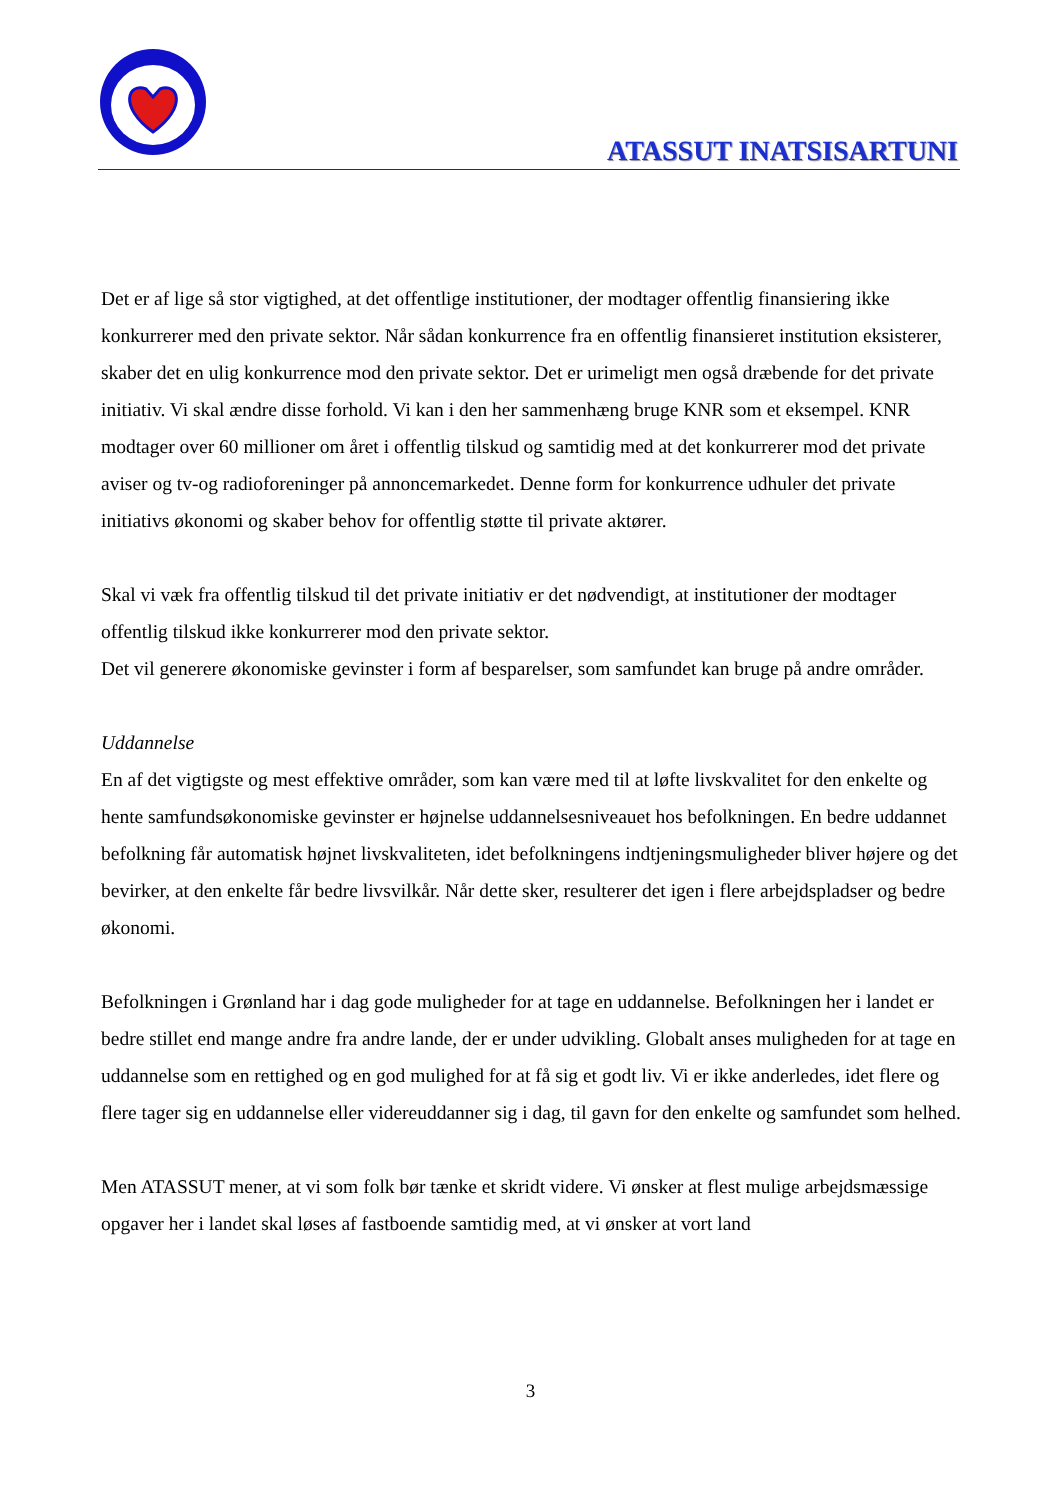ATASSUT INATSISARTUNI
Det er af lige så stor vigtighed, at det offentlige institutioner, der modtager offentlig finansiering ikke konkurrerer med den private sektor. Når sådan konkurrence fra en offentlig finansieret institution eksisterer, skaber det en ulig konkurrence mod den private sektor. Det er urimeligt men også dræbende for det private initiativ. Vi skal ændre disse forhold. Vi kan i den her sammenhæng bruge KNR som et eksempel. KNR modtager over 60 millioner om året i offentlig tilskud og samtidig med at det konkurrerer mod det private aviser og tv-og radioforeninger på annoncemarkedet. Denne form for konkurrence udhuler det private initiativs økonomi og skaber behov for offentlig støtte til private aktører.
Skal vi væk fra offentlig tilskud til det private initiativ er det nødvendigt, at institutioner der modtager offentlig tilskud ikke konkurrerer mod den private sektor.
Det vil generere økonomiske gevinster i form af besparelser, som samfundet kan bruge på andre områder.
Uddannelse
En af det vigtigste og mest effektive områder, som kan være med til at løfte livskvalitet for den enkelte og hente samfundsøkonomiske gevinster er højnelse uddannelsesniveauet hos befolkningen. En bedre uddannet befolkning får automatisk højnet livskvaliteten, idet befolkningens indtjeningsmuligheder bliver højere og det bevirker, at den enkelte får bedre livsvilkår. Når dette sker, resulterer det igen i flere arbejdspladser og bedre økonomi.
Befolkningen i Grønland har i dag gode muligheder for at tage en uddannelse. Befolkningen her i landet er bedre stillet end mange andre fra andre lande, der er under udvikling. Globalt anses muligheden for at tage en uddannelse som en rettighed og en god mulighed for at få sig et godt liv. Vi er ikke anderledes, idet flere og flere tager sig en uddannelse eller videreuddanner sig i dag, til gavn for den enkelte og samfundet som helhed.
Men ATASSUT mener, at vi som folk bør tænke et skridt videre. Vi ønsker at flest mulige arbejdsmæssige opgaver her i landet skal løses af fastboende samtidig med, at vi ønsker at vort land
3